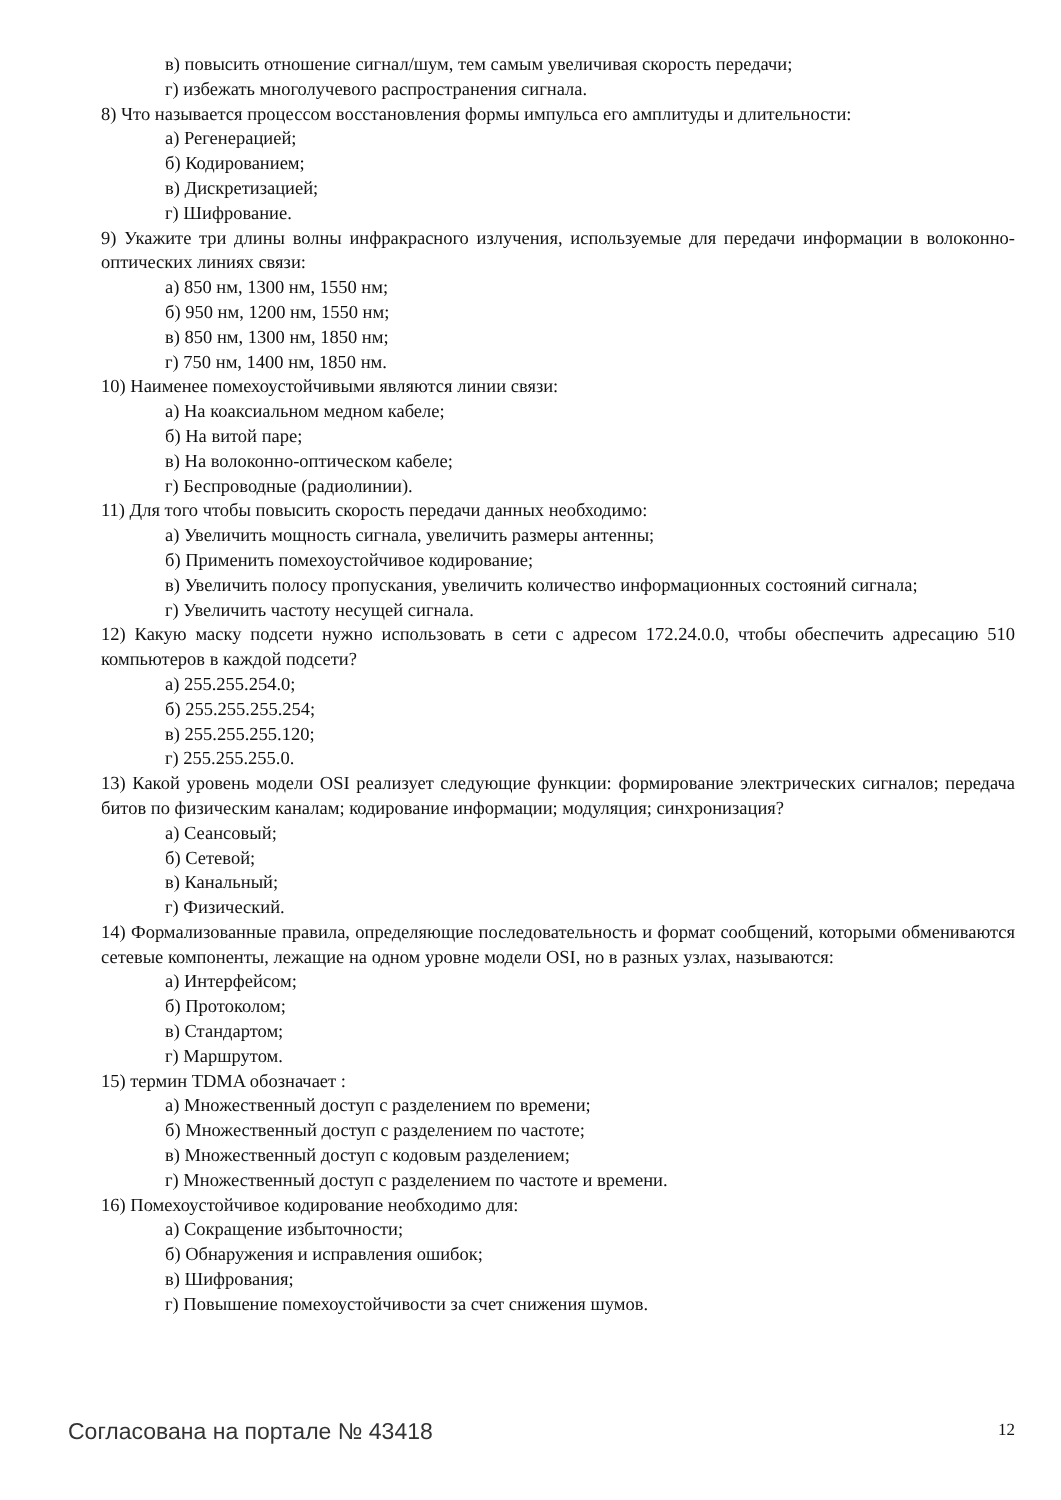в) повысить отношение сигнал/шум, тем самым увеличивая скорость передачи;
г) избежать многолучевого распространения сигнала.
8) Что называется процессом восстановления формы импульса его амплитуды и длительности:
а) Регенерацией;
б) Кодированием;
в) Дискретизацией;
г) Шифрование.
9) Укажите три длины волны инфракрасного излучения, используемые для передачи информации в волоконно-оптических линиях связи:
а) 850 нм, 1300 нм, 1550 нм;
б) 950 нм, 1200 нм, 1550 нм;
в) 850 нм, 1300 нм, 1850 нм;
г) 750 нм, 1400 нм, 1850 нм.
10) Наименее помехоустойчивыми являются линии связи:
а) На коаксиальном медном кабеле;
б) На витой паре;
в) На волоконно-оптическом кабеле;
г) Беспроводные (радиолинии).
11) Для того чтобы повысить скорость передачи данных необходимо:
а) Увеличить мощность сигнала, увеличить размеры антенны;
б) Применить помехоустойчивое кодирование;
в) Увеличить полосу пропускания, увеличить количество информационных состояний сигнала;
г) Увеличить частоту несущей сигнала.
12) Какую маску подсети нужно использовать в сети с адресом 172.24.0.0, чтобы обеспечить адресацию 510 компьютеров в каждой подсети?
а) 255.255.254.0;
б) 255.255.255.254;
в) 255.255.255.120;
г) 255.255.255.0.
13) Какой уровень модели OSI реализует следующие функции: формирование электрических сигналов; передача битов по физическим каналам; кодирование информации; модуляция; синхронизация?
а) Сеансовый;
б) Сетевой;
в) Канальный;
г) Физический.
14) Формализованные правила, определяющие последовательность и формат сообщений, которыми обмениваются сетевые компоненты, лежащие на одном уровне модели OSI, но в разных узлах, называются:
а) Интерфейсом;
б) Протоколом;
в) Стандартом;
г) Маршрутом.
15) термин TDMA обозначает :
а) Множественный доступ с разделением по времени;
б) Множественный доступ с разделением по частоте;
в) Множественный доступ с кодовым разделением;
г) Множественный доступ с разделением по частоте и времени.
16) Помехоустойчивое кодирование необходимо для:
а) Сокращение избыточности;
б) Обнаружения и исправления ошибок;
в) Шифрования;
г) Повышение помехоустойчивости за счет снижения шумов.
Согласована на портале № 43418 12